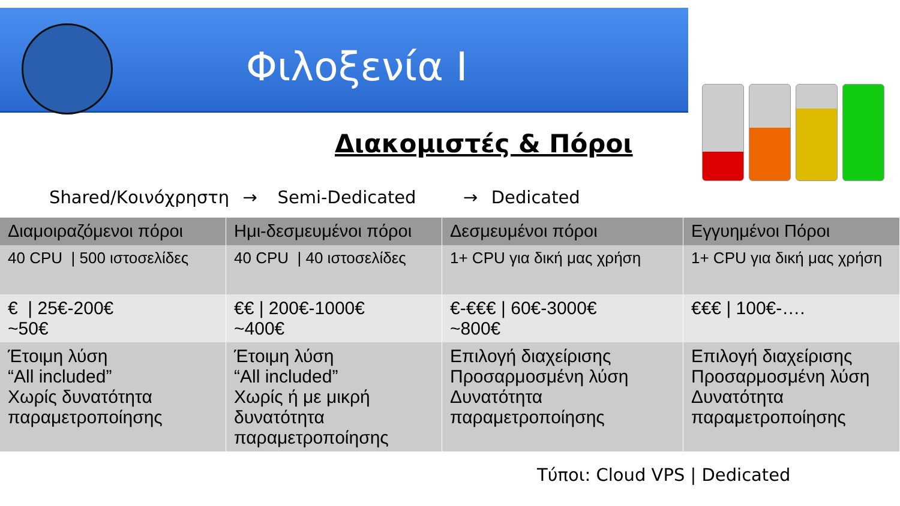Φιλοξενία I
Διακομιστές & Πόροι
Shared/Κοινόχρηστη → Semi-Dedicated → Dedicated
| Διαμοιραζόμενοι πόροι | Ημι-δεσμευμένοι πόροι | Δεσμευμένοι πόροι | Εγγυημένοι Πόροι |
| --- | --- | --- | --- |
| 40 CPU / 500 ιστοσελίδες | 40 CPU / 40 ιστοσελίδες | 1+ CPU για δική μας χρήση | 1+ CPU για δική μας χρήση |
| € / 25€-200€ ~50€ | €€ / 200€-1000€ ~400€ | €-€€€ / 60€-3000€ ~800€ | €€€ / 100€-…. |
| Έτοιμη λύση “All included” Χωρίς δυνατότητα παραμετροποίησης | Έτοιμη λύση “All included” Χωρίς ή με μικρή δυνατότητα παραμετροποίησης | Επιλογή διαχείρισης Προσαρμοσμένη λύση Δυνατότητα παραμετροποίησης | Επιλογή διαχείρισης Προσαρμοσμένη λύση Δυνατότητα παραμετροποίησης |
Τύποι: Cloud VPS | Dedicated